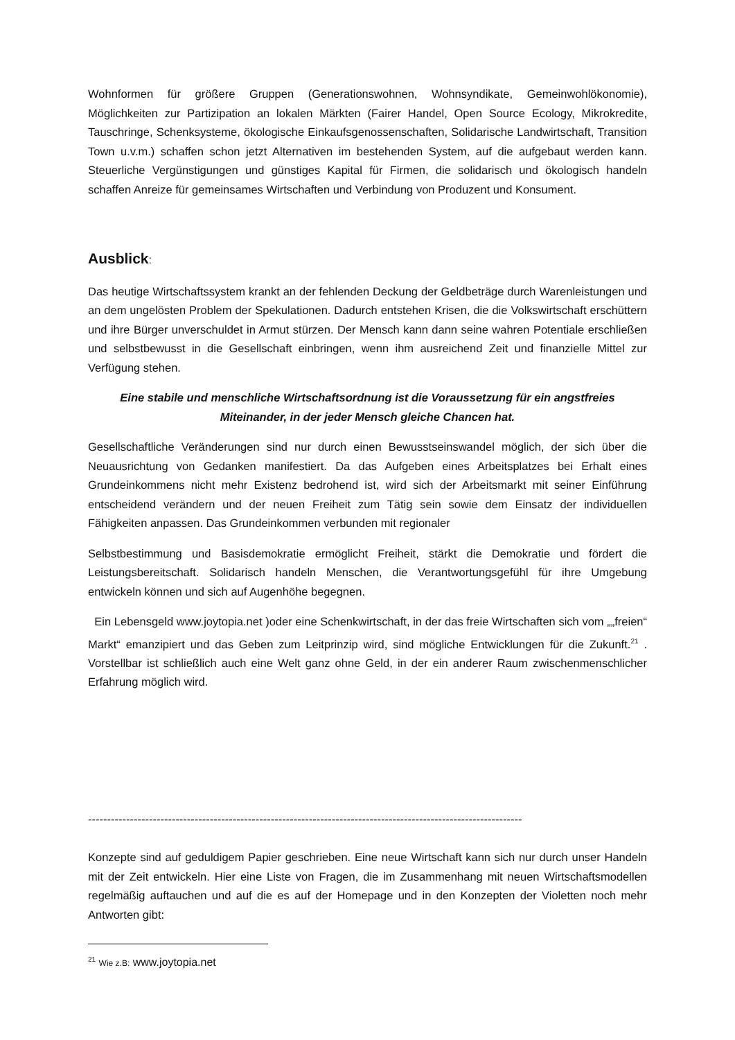Wohnformen für größere Gruppen (Generationswohnen, Wohnsyndikate, Gemeinwohlökonomie), Möglichkeiten zur Partizipation an lokalen Märkten (Fairer Handel, Open Source Ecology, Mikrokredite, Tauschringe, Schenksysteme, ökologische Einkaufsgenossenschaften, Solidarische Landwirtschaft, Transition Town u.v.m.) schaffen schon jetzt Alternativen im bestehenden System, auf die aufgebaut werden kann. Steuerliche Vergünstigungen und günstiges Kapital für Firmen, die solidarisch und ökologisch handeln schaffen Anreize für gemeinsames Wirtschaften und Verbindung von Produzent und Konsument.
Ausblick:
Das heutige Wirtschaftssystem krankt an der fehlenden Deckung der Geldbeträge durch Warenleistungen und an dem ungelösten Problem der Spekulationen. Dadurch entstehen Krisen, die die Volkswirtschaft erschüttern und ihre Bürger unverschuldet in Armut stürzen. Der Mensch kann dann seine wahren Potentiale erschließen und selbstbewusst in die Gesellschaft einbringen, wenn ihm ausreichend Zeit und finanzielle Mittel zur Verfügung stehen.
Eine stabile und menschliche Wirtschaftsordnung ist die Voraussetzung für ein angstfreies
Miteinander, in der jeder Mensch gleiche Chancen hat.
Gesellschaftliche Veränderungen sind nur durch einen Bewusstseinswandel möglich, der sich über die Neuausrichtung von Gedanken manifestiert. Da das Aufgeben eines Arbeitsplatzes bei Erhalt eines Grundeinkommens nicht mehr Existenz bedrohend ist, wird sich der Arbeitsmarkt mit seiner Einführung entscheidend verändern und der neuen Freiheit zum Tätig sein sowie dem Einsatz der individuellen Fähigkeiten anpassen. Das Grundeinkommen verbunden mit regionaler
Selbstbestimmung und Basisdemokratie ermöglicht Freiheit, stärkt die Demokratie und fördert die Leistungsbereitschaft. Solidarisch handeln Menschen, die Verantwortungsgefühl für ihre Umgebung entwickeln können und sich auf Augenhöhe begegnen.
Ein Lebensgeld www.joytopia.net )oder eine Schenkwirtschaft, in der das freie Wirtschaften sich vom „„freien“ Markt“ emanzipiert und das Geben zum Leitprinzip wird, sind mögliche Entwicklungen für die Zukunft.<sup>21</sup> . Vorstellbar ist schließlich auch eine Welt ganz ohne Geld, in der ein anderer Raum zwischenmenschlicher Erfahrung möglich wird.
------------------------------------------------------------------------------------------------------------------
Konzepte sind auf geduldigem Papier geschrieben. Eine neue Wirtschaft kann sich nur durch unser Handeln mit der Zeit entwickeln. Hier eine Liste von Fragen, die im Zusammenhang mit neuen Wirtschaftsmodellen regelmäßig auftauchen und auf die es auf der Homepage und in den Konzepten der Violetten noch mehr Antworten gibt:
<sup>21</sup> Wie z.B: www.joytopia.net